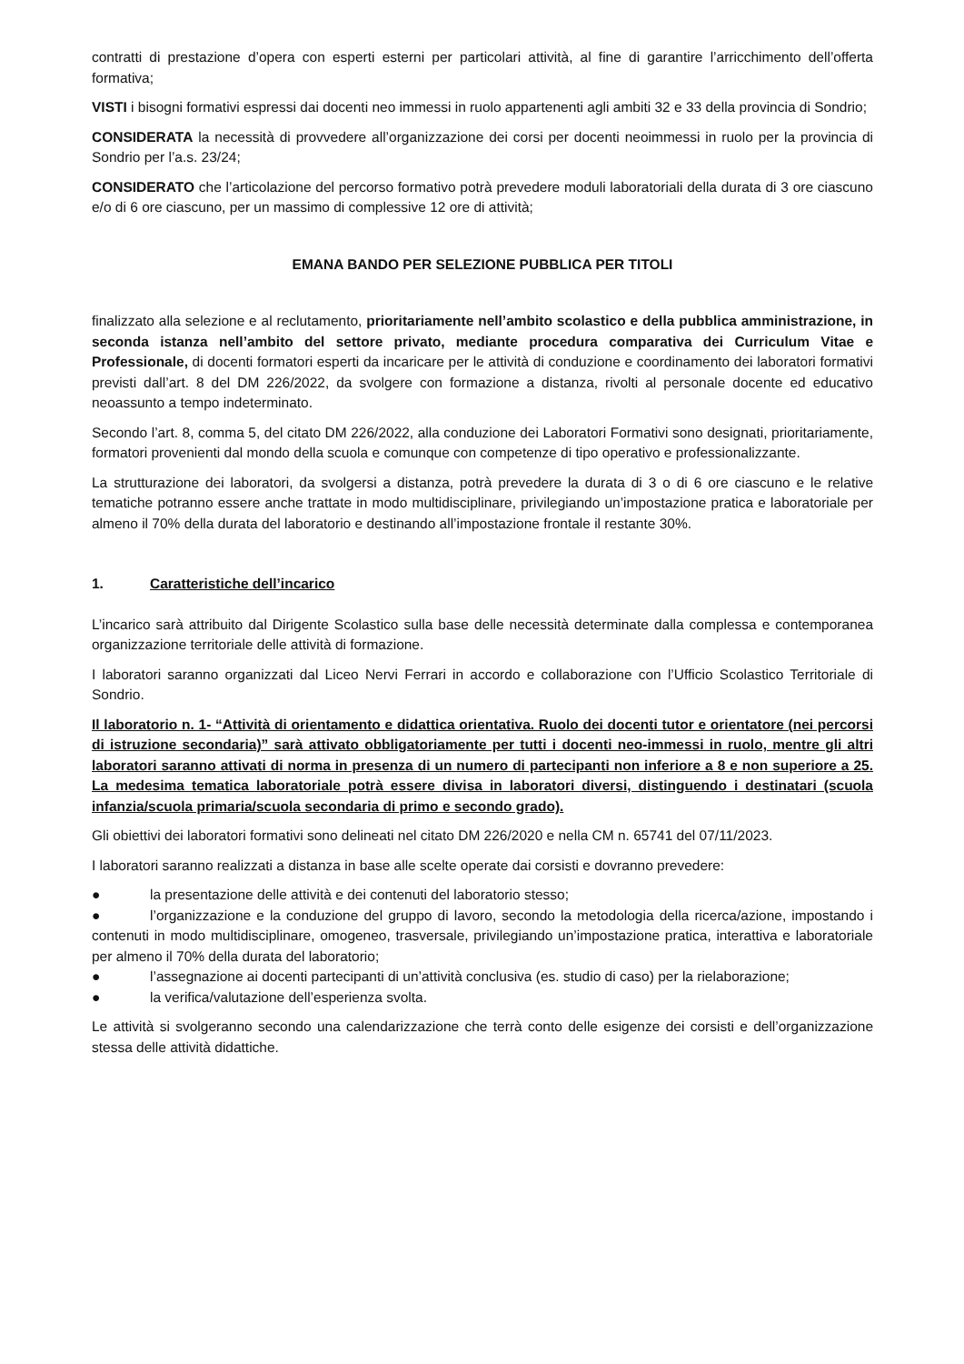contratti di prestazione d’opera con esperti esterni per particolari attività, al fine di garantire l’arricchimento dell’offerta formativa;
VISTI i bisogni formativi espressi dai docenti neo immessi in ruolo appartenenti agli ambiti 32 e 33 della provincia di Sondrio;
CONSIDERATA la necessità di provvedere all’organizzazione dei corsi per docenti neoimmessi in ruolo per la provincia di Sondrio per l’a.s. 23/24;
CONSIDERATO che l’articolazione del percorso formativo potrà prevedere moduli laboratoriali della durata di 3 ore ciascuno e/o di 6 ore ciascuno, per un massimo di complessive 12 ore di attività;
EMANA BANDO PER SELEZIONE PUBBLICA PER TITOLI
finalizzato alla selezione e al reclutamento, prioritariamente nell’ambito scolastico e della pubblica amministrazione, in seconda istanza nell’ambito del settore privato, mediante procedura comparativa dei Curriculum Vitae e Professionale, di docenti formatori esperti da incaricare per le attività di conduzione e coordinamento dei laboratori formativi previsti dall’art. 8 del DM 226/2022, da svolgere con formazione a distanza, rivolti al personale docente ed educativo neoassunto a tempo indeterminato.
Secondo l’art. 8, comma 5, del citato DM 226/2022, alla conduzione dei Laboratori Formativi sono designati, prioritariamente, formatori provenienti dal mondo della scuola e comunque con competenze di tipo operativo e professionalizzante.
La strutturazione dei laboratori, da svolgersi a distanza, potrà prevedere la durata di 3 o di 6 ore ciascuno e le relative tematiche potranno essere anche trattate in modo multidisciplinare, privilegiando un’impostazione pratica e laboratoriale per almeno il 70% della durata del laboratorio e destinando all’impostazione frontale il restante 30%.
1. Caratteristiche dell’incarico
L’incarico sarà attribuito dal Dirigente Scolastico sulla base delle necessità determinate dalla complessa e contemporanea organizzazione territoriale delle attività di formazione.
I laboratori saranno organizzati dal Liceo Nervi Ferrari in accordo e collaborazione con l’Ufficio Scolastico Territoriale di Sondrio.
Il laboratorio n. 1- “Attività di orientamento e didattica orientativa. Ruolo dei docenti tutor e orientatore (nei percorsi di istruzione secondaria)” sarà attivato obbligatoriamente per tutti i docenti neo-immessi in ruolo, mentre gli altri laboratori saranno attivati di norma in presenza di un numero di partecipanti non inferiore a 8 e non superiore a 25. La medesima tematica laboratoriale potrà essere divisa in laboratori diversi, distinguendo i destinatari (scuola infanzia/scuola primaria/scuola secondaria di primo e secondo grado).
Gli obiettivi dei laboratori formativi sono delineati nel citato DM 226/2020 e nella CM n. 65741 del 07/11/2023.
I laboratori saranno realizzati a distanza in base alle scelte operate dai corsisti e dovranno prevedere:
● la presentazione delle attività e dei contenuti del laboratorio stesso;
● l’organizzazione e la conduzione del gruppo di lavoro, secondo la metodologia della ricerca/azione, impostando i contenuti in modo multidisciplinare, omogeneo, trasversale, privilegiando un’impostazione pratica, interattiva e laboratoriale per almeno il 70% della durata del laboratorio;
● l’assegnazione ai docenti partecipanti di un’attività conclusiva (es. studio di caso) per la rielaborazione;
● la verifica/valutazione dell’esperienza svolta.
Le attività si svolgeranno secondo una calendarizzazione che terrà conto delle esigenze dei corsisti e dell’organizzazione stessa delle attività didattiche.